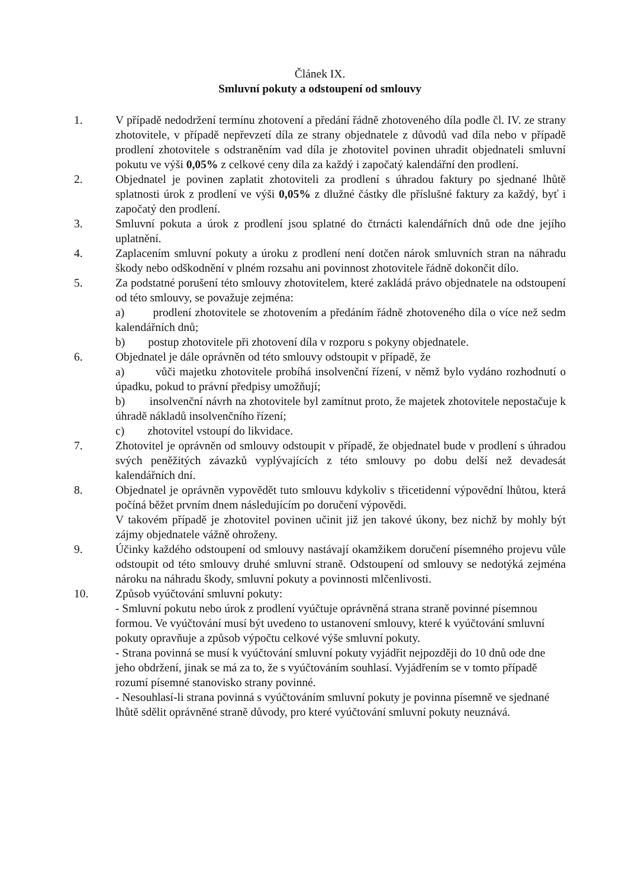Článek IX.
Smluvní pokuty a odstoupení od smlouvy
1. V případě nedodržení termínu zhotovení a předání řádně zhotoveného díla podle čl. IV. ze strany zhotovitele, v případě nepřevzetí díla ze strany objednatele z důvodů vad díla nebo v případě prodlení zhotovitele s odstraněním vad díla je zhotovitel povinen uhradit objednateli smluvní pokutu ve výši 0,05% z celkové ceny díla za každý i započatý kalendářní den prodlení.
2. Objednatel je povinen zaplatit zhotoviteli za prodlení s úhradou faktury po sjednané lhůtě splatnosti úrok z prodlení ve výši 0,05% z dlužné částky dle příslušné faktury za každý, byť i započatý den prodlení.
3. Smluvní pokuta a úrok z prodlení jsou splatné do čtrnácti kalendářních dnů ode dne jejího uplatnění.
4. Zaplacením smluvní pokuty a úroku z prodlení není dotčen nárok smluvních stran na náhradu škody nebo odškodnění v plném rozsahu ani povinnost zhotovitele řádně dokončit dílo.
5. Za podstatné porušení této smlouvy zhotovitelem, které zakládá právo objednatele na odstoupení od této smlouvy, se považuje zejména:
a) prodlení zhotovitele se zhotovením a předáním řádně zhotoveného díla o více než sedm kalendářních dnů;
b) postup zhotovitele při zhotovení díla v rozporu s pokyny objednatele.
6. Objednatel je dále oprávněn od této smlouvy odstoupit v případě, že
a) vůči majetku zhotovitele probíhá insolvenční řízení, v němž bylo vydáno rozhodnutí o úpadku, pokud to právní předpisy umožňují;
b) insolvenční návrh na zhotovitele byl zamítnut proto, že majetek zhotovitele nepostačuje k úhradě nákladů insolvenčního řízení;
c) zhotovitel vstoupí do likvidace.
7. Zhotovitel je oprávněn od smlouvy odstoupit v případě, že objednatel bude v prodlení s úhradou svých peněžitých závazků vyplývajících z této smlouvy po dobu delší než devadesát kalendářních dní.
8. Objednatel je oprávněn vypovědět tuto smlouvu kdykoliv s třicetidenní výpovědní lhůtou, která počíná běžet prvním dnem následujícím po doručení výpovědi.
V takovém případě je zhotovitel povinen učinit již jen takové úkony, bez nichž by mohly být zájmy objednatele vážně ohroženy.
9. Účinky každého odstoupení od smlouvy nastávají okamžikem doručení písemného projevu vůle odstoupit od této smlouvy druhé smluvní straně. Odstoupení od smlouvy se nedotýká zejména nároku na náhradu škody, smluvní pokuty a povinnosti mlčenlivosti.
10. Způsob vyúčtování smluvní pokuty:
- Smluvní pokutu nebo úrok z prodlení vyúčtuje oprávněná strana straně povinné písemnou formou. Ve vyúčtování musí být uvedeno to ustanovení smlouvy, které k vyúčtování smluvní pokuty opravňuje a způsob výpočtu celkové výše smluvní pokuty.
- Strana povinná se musí k vyúčtování smluvní pokuty vyjádřit nejpozději do 10 dnů ode dne jeho obdržení, jinak se má za to, že s vyúčtováním souhlasí. Vyjádřením se v tomto případě rozumí písemné stanovisko strany povinné.
- Nesouhlasí-li strana povinná s vyúčtováním smluvní pokuty je povinna písemně ve sjednané lhůtě sdělit oprávněné straně důvody, pro které vyúčtování smluvní pokuty neuznává.